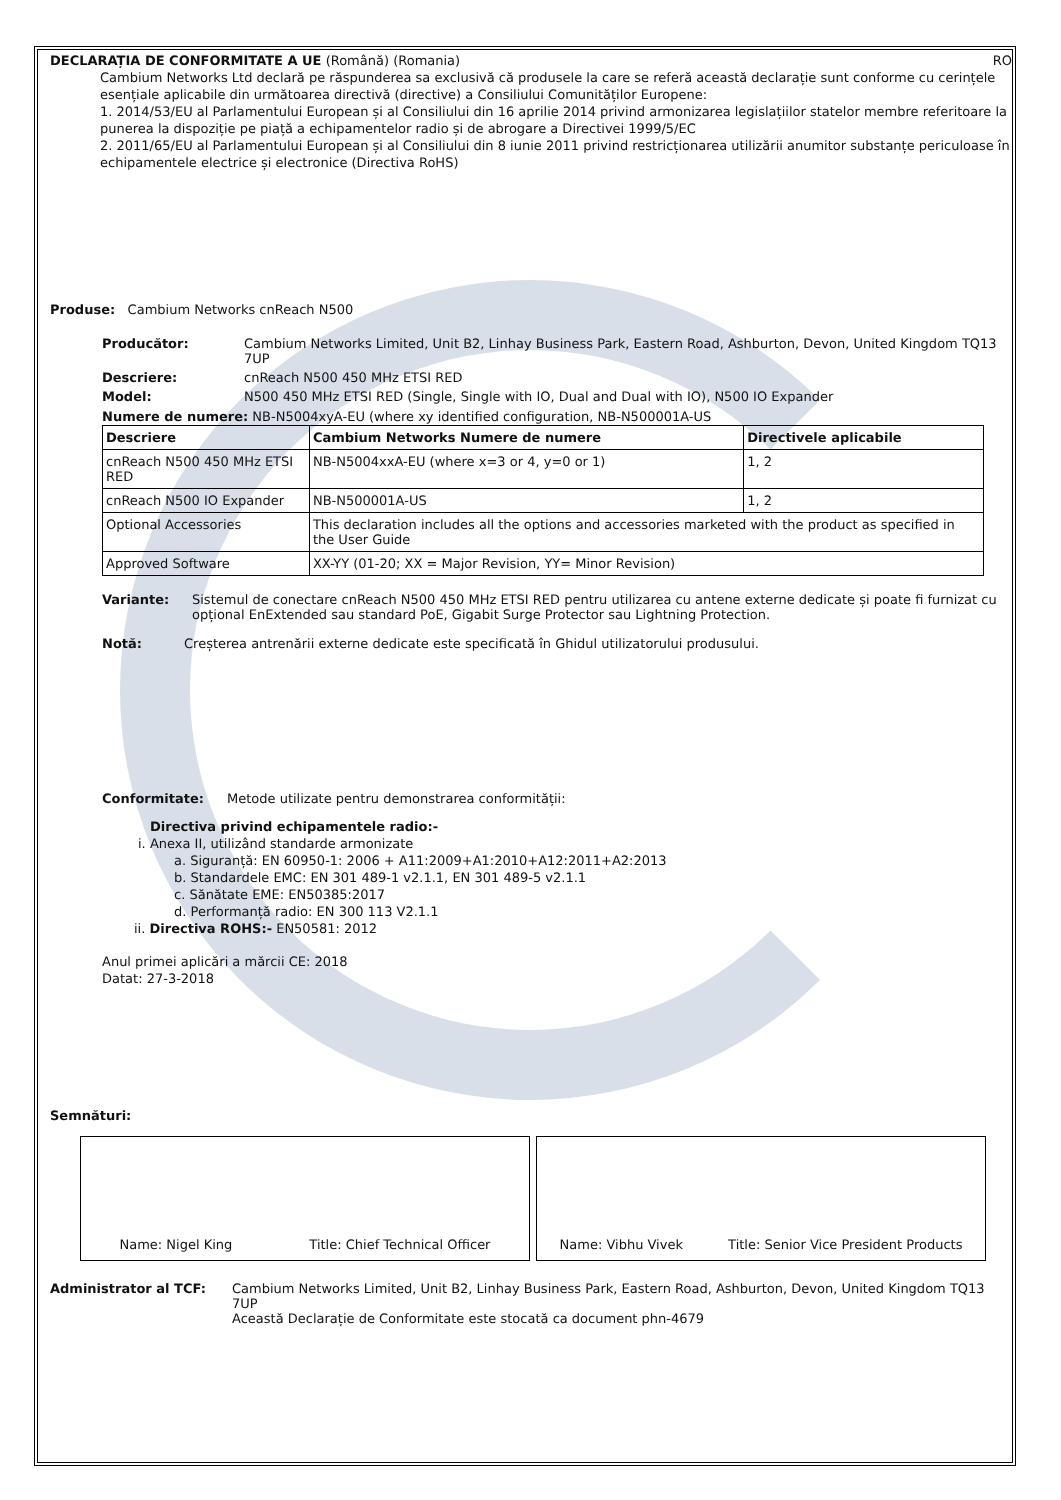DECLARAȚIA DE CONFORMITATE A UE (Română) (Romania) RO
Cambium Networks Ltd declară pe răspunderea sa exclusivă că produsele la care se referă această declarație sunt conforme cu cerințele esențiale aplicabile din următoarea directivă (directive) a Consiliului Comunităților Europene:
1. 2014/53/EU al Parlamentului European și al Consiliului din 16 aprilie 2014 privind armonizarea legislațiilor statelor membre referitoare la punerea la dispoziție pe piață a echipamentelor radio și de abrogare a Directivei 1999/5/EC
2. 2011/65/EU al Parlamentului European și al Consiliului din 8 iunie 2011 privind restricționarea utilizării anumitor substanțe periculoase în echipamentele electrice și electronice (Directiva RoHS)
Produse: Cambium Networks cnReach N500
Producător: Cambium Networks Limited, Unit B2, Linhay Business Park, Eastern Road, Ashburton, Devon, United Kingdom TQ13 7UP
Descriere: cnReach N500 450 MHz ETSI RED
Model: N500 450 MHz ETSI RED (Single, Single with IO, Dual and Dual with IO), N500 IO Expander
Numere de numere: NB-N5004xyA-EU (where xy identified configuration, NB-N500001A-US
| Descriere | Cambium Networks Numere de numere | Directivele aplicabile |
| --- | --- | --- |
| cnReach N500 450 MHz ETSI RED | NB-N5004xxA-EU (where x=3 or 4, y=0 or 1) | 1, 2 |
| cnReach N500 IO Expander | NB-N500001A-US | 1, 2 |
| Optional Accessories | This declaration includes all the options and accessories marketed with the product as specified in the User Guide | |
| Approved Software | XX-YY (01-20; XX = Major Revision, YY= Minor Revision) | |
Variante: Sistemul de conectare cnReach N500 450 MHz ETSI RED pentru utilizarea cu antene externe dedicate și poate fi furnizat cu opțional EnExtended sau standard PoE, Gigabit Surge Protector sau Lightning Protection.
Notă: Creșterea antrenării externe dedicate este specificată în Ghidul utilizatorului produsului.
Conformitate: Metode utilizate pentru demonstrarea conformității:
Directiva privind echipamentele radio:-
i. Anexa II, utilizând standarde armonizate
a. Siguranță: EN 60950-1: 2006 + A11:2009+A1:2010+A12:2011+A2:2013
b. Standardele EMC: EN 301 489-1 v2.1.1, EN 301 489-5 v2.1.1
c. Sănătate EME: EN50385:2017
d. Performanță radio: EN 300 113 V2.1.1
ii. Directiva ROHS:- EN50581: 2012
Anul primei aplicări a mărcii CE: 2018
Datat: 27-3-2018
Semnături:
Name: Nigel King Title: Chief Technical Officer Name: Vibhu Vivek Title: Senior Vice President Products
Administrator al TCF: Cambium Networks Limited, Unit B2, Linhay Business Park, Eastern Road, Ashburton, Devon, United Kingdom TQ13 7UP
Această Declarație de Conformitate este stocată ca document phn-4679